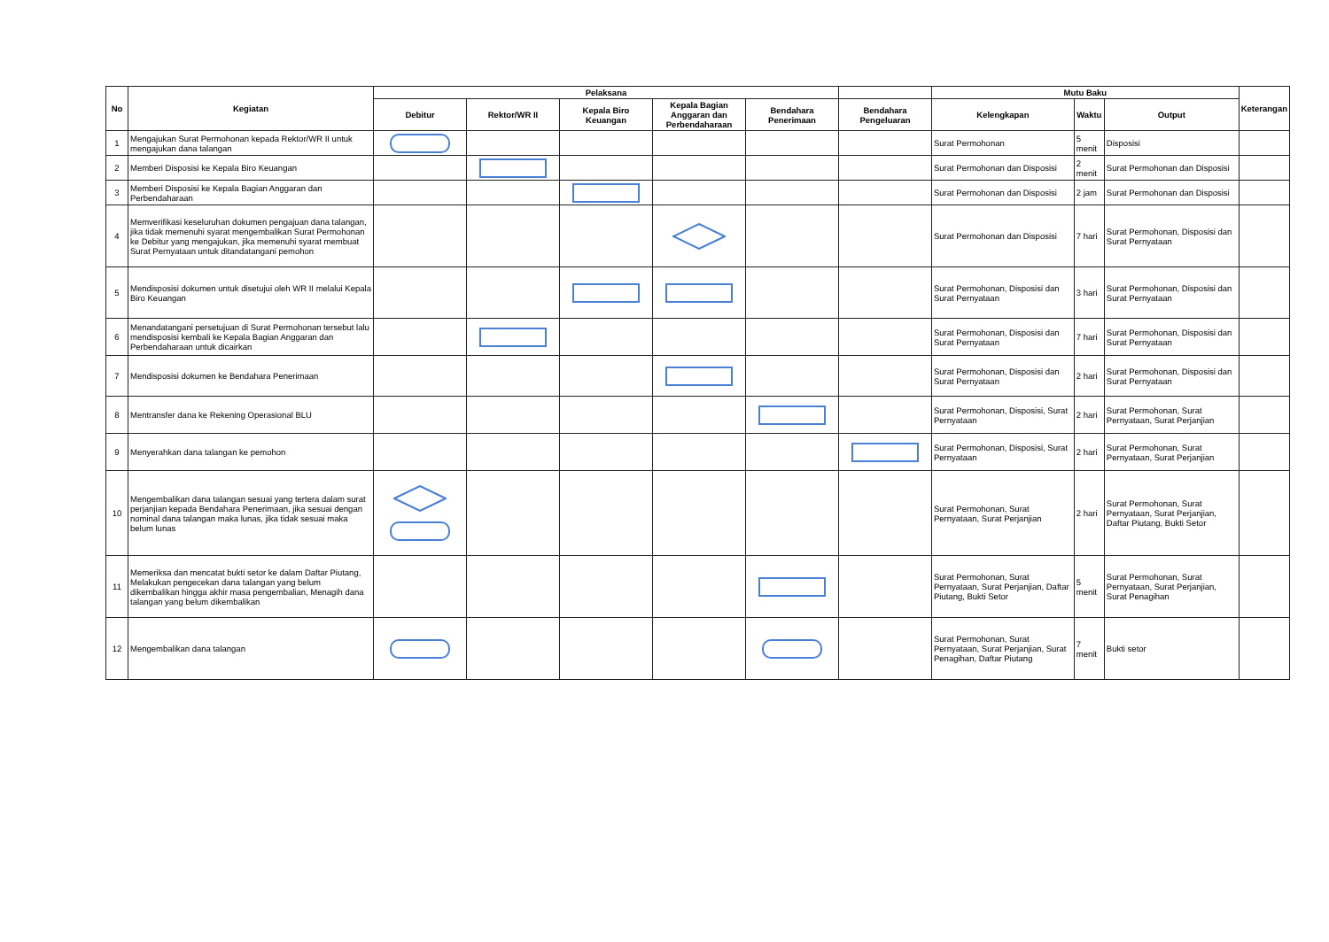| No | Kegiatan | Pelaksana | | | | | | Mutu Baku | | | Keterangan |
| --- | --- | --- | --- | --- | --- | --- | --- | --- | --- | --- | --- |
| | | Debitur | Rektor/WR II | Kepala Biro Keuangan | Kepala Bagian Anggaran dan Perbendaharaan | Bendahara Penerimaan | Bendahara Pengeluaran | Kelengkapan | Waktu | Output | |
| 1 | Mengajukan Surat Permohonan kepada Rektor/WR II untuk mengajukan dana talangan | | | | | | | Surat Permohonan | 5 menit | Disposisi | |
| 2 | Memberi Disposisi ke Kepala Biro Keuangan | | | | | | | Surat Permohonan dan Disposisi | 2 menit | Surat Permohonan dan Disposisi | |
| 3 | Memberi Disposisi ke Kepala Bagian Anggaran dan Perbendaharaan | | | | | | | Surat Permohonan dan Disposisi | 2 jam | Surat Permohonan dan Disposisi | |
| 4 | Memverifikasi keseluruhan dokumen pengajuan dana talangan, jika tidak memenuhi syarat mengembalikan Surat Permohonan ke Debitur yang mengajukan, jika memenuhi syarat membuat Surat Pernyataan untuk ditandatangani pemohon | | | | | | | Surat Permohonan dan Disposisi | 7 hari | Surat Permohonan, Disposisi dan Surat Pernyataan | |
| 5 | Mendisposisi dokumen untuk disetujui oleh WR II melalui Kepala Biro Keuangan | | | | | | | Surat Permohonan, Disposisi dan Surat Pernyataan | 3 hari | Surat Permohonan, Disposisi dan Surat Pernyataan | |
| 6 | Menandatangani persetujuan di Surat Permohonan tersebut lalu mendisposisi kembali ke Kepala Bagian Anggaran dan Perbendaharaan untuk dicairkan | | | | | | | Surat Permohonan, Disposisi dan Surat Pernyataan | 7 hari | Surat Permohonan, Disposisi dan Surat Pernyataan | |
| 7 | Mendisposisi dokumen ke Bendahara Penerimaan | | | | | | | Surat Permohonan, Disposisi dan Surat Pernyataan | 2 hari | Surat Permohonan, Disposisi dan Surat Pernyataan | |
| 8 | Mentransfer dana ke Rekening Operasional BLU | | | | | | | Surat Permohonan, Disposisi, Surat Pernyataan | 2 hari | Surat Permohonan, Surat Pernyataan, Surat Perjanjian | |
| 9 | Menyerahkan dana talangan ke pemohon | | | | | | | Surat Permohonan, Disposisi, Surat Pernyataan | 2 hari | Surat Permohonan, Surat Pernyataan, Surat Perjanjian | |
| 10 | Mengembalikan dana talangan sesuai yang tertera dalam surat perjanjian kepada Bendahara Penerimaan, jika sesuai dengan nominal dana talangan maka lunas, jika tidak sesuai maka belum lunas | | | | | | | Surat Permohonan, Surat Pernyataan, Surat Perjanjian | 2 hari | Surat Permohonan, Surat Pernyataan, Surat Perjanjian, Daftar Piutang, Bukti Setor | |
| 11 | Memeriksa dan mencatat bukti setor ke dalam Daftar Piutang, Melakukan pengecekan dana talangan yang belum dikembalikan hingga akhir masa pengembalian, Menagih dana talangan yang belum dikembalikan | | | | | | | Surat Permohonan, Surat Pernyataan, Surat Perjanjian, Daftar Piutang, Bukti Setor | 5 menit | Surat Permohonan, Surat Pernyataan, Surat Perjanjian, Surat Penagihan | |
| 12 | Mengembalikan dana talangan | | | | | | | Surat Permohonan, Surat Pernyataan, Surat Perjanjian, Surat Penagihan, Daftar Piutang | 7 menit | Bukti setor | |